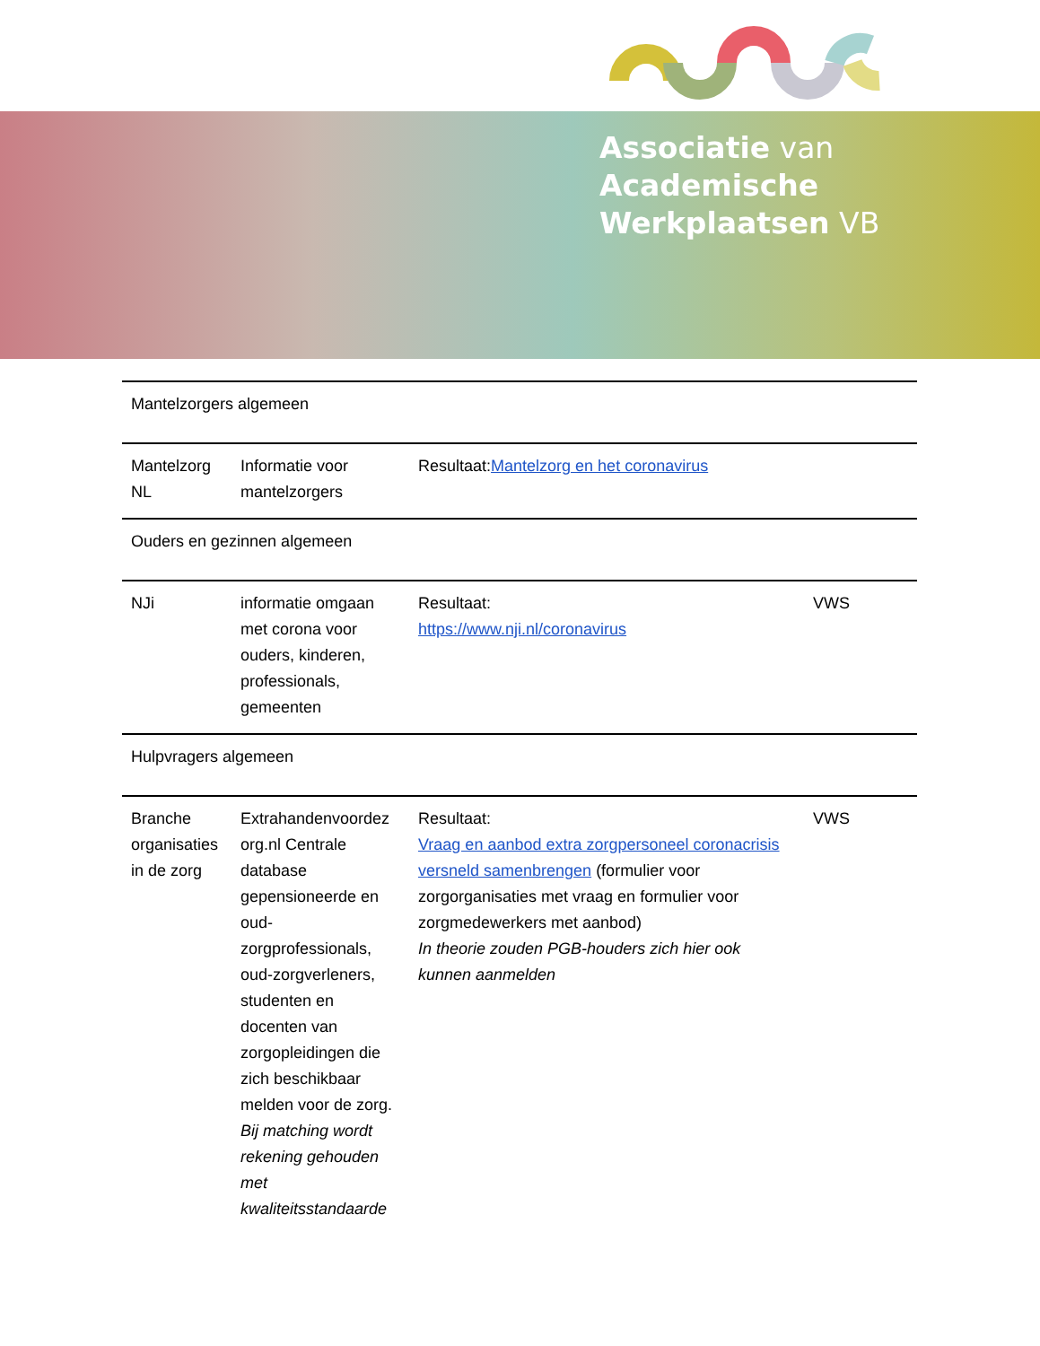Associatie van
Academische
Werkplaatsen VB
| Mantelzorgers algemeen | | | |
| Mantelzorg NL | Informatie voor mantelzorgers | Resultaat: Mantelzorg en het coronavirus | |
| Ouders en gezinnen algemeen | | | |
| NJi | informatie omgaan met corona voor ouders, kinderen, professionals, gemeenten | Resultaat: https://www.nji.nl/coronavirus | VWS |
| Hulpvragers algemeen | | | |
| Branche organisaties in de zorg | Extrahandenvoordez org.nl Centrale database gepensioneerde en oud-zorgprofessionals, oud-zorgverleners, studenten en docenten van zorgopleidingen die zich beschikbaar melden voor de zorg. Bij matching wordt rekening gehouden met kwaliteitsstandaarde | Resultaat: Vraag en aanbod extra zorgpersoneel coronacrisis versneld samenbrengen (formulier voor zorgorganisaties met vraag en formulier voor zorgmedewerkers met aanbod) In theorie zouden PGB-houders zich hier ook kunnen aanmelden | VWS |